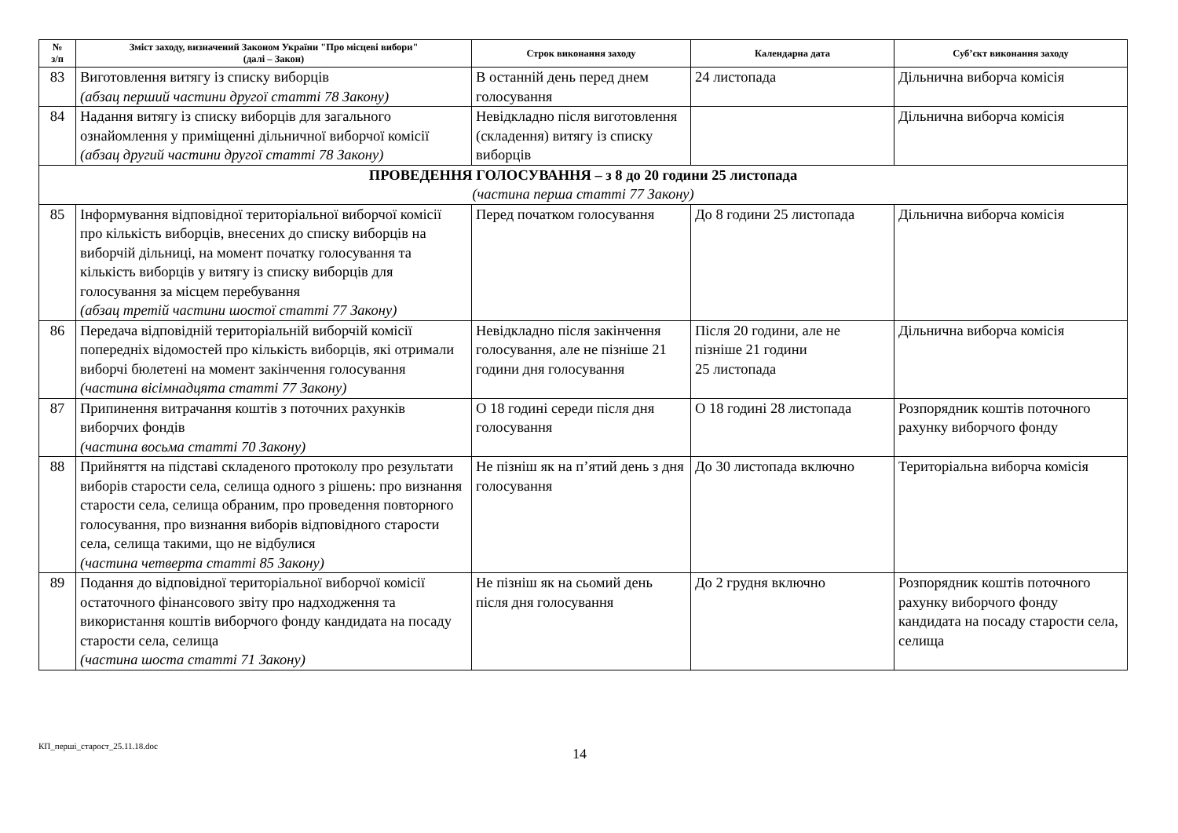| № з/п | Зміст заходу, визначений Законом України "Про місцеві вибори" (далі – Закон) | Строк виконання заходу | Календарна дата | Суб’єкт виконання заходу |
| --- | --- | --- | --- | --- |
| 83 | Виготовлення витягу із списку виборців (абзац перший частини другої статті 78 Закону) | В останній день перед днем голосування | 24 листопада | Дільнична виборча комісія |
| 84 | Надання витягу із списку виборців для загального ознайомлення у приміщенні дільничної виборчої комісії (абзац другий частини другої статті 78 Закону) | Невідкладно після виготовлення (складення) витягу із списку виборців | | Дільнична виборча комісія |
| ПРОВЕДЕННЯ ГОЛОСУВАННЯ – з 8 до 20 години 25 листопада (частина перша статті 77 Закону) | | | | |
| 85 | Інформування відповідної територіальної виборчої комісії про кількість виборців, внесених до списку виборців на виборчій дільниці, на момент початку голосування та кількість виборців у витягу із списку виборців для голосування за місцем перебування (абзац третій частини шостої статті 77 Закону) | Перед початком голосування | До 8 години 25 листопада | Дільнична виборча комісія |
| 86 | Передача відповідній територіальній виборчій комісії попередніх відомостей про кількість виборців, які отримали виборчі бюлетені на момент закінчення голосування (частина вісімнадцята статті 77 Закону) | Невідкладно після закінчення голосування, але не пізніше 21 години дня голосування | Після 20 години, але не пізніше 21 години 25 листопада | Дільнична виборча комісія |
| 87 | Припинення витрачання коштів з поточних рахунків виборчих фондів (частина восьма статті 70 Закону) | О 18 годині середи після дня голосування | О 18 годині 28 листопада | Розпорядник коштів поточного рахунку виборчого фонду |
| 88 | Прийняття на підставі складеного протоколу про результати виборів старости села, селища одного з рішень: про визнання старости села, селища обраним, про проведення повторного голосування, про визнання виборів відповідного старости села, селища такими, що не відбулися (частина четверта статті 85 Закону) | Не пізніш як на п’ятий день з дня голосування | До 30 листопада включно | Територіальна виборча комісія |
| 89 | Подання до відповідної територіальної виборчої комісії остаточного фінансового звіту про надходження та використання коштів виборчого фонду кандидата на посаду старости села, селища (частина шоста статті 71 Закону) | Не пізніш як на сьомий день після дня голосування | До 2 грудня включно | Розпорядник коштів поточного рахунку виборчого фонду кандидата на посаду старости села, селища |
КП_перші_старост_25.11.18.doc
14